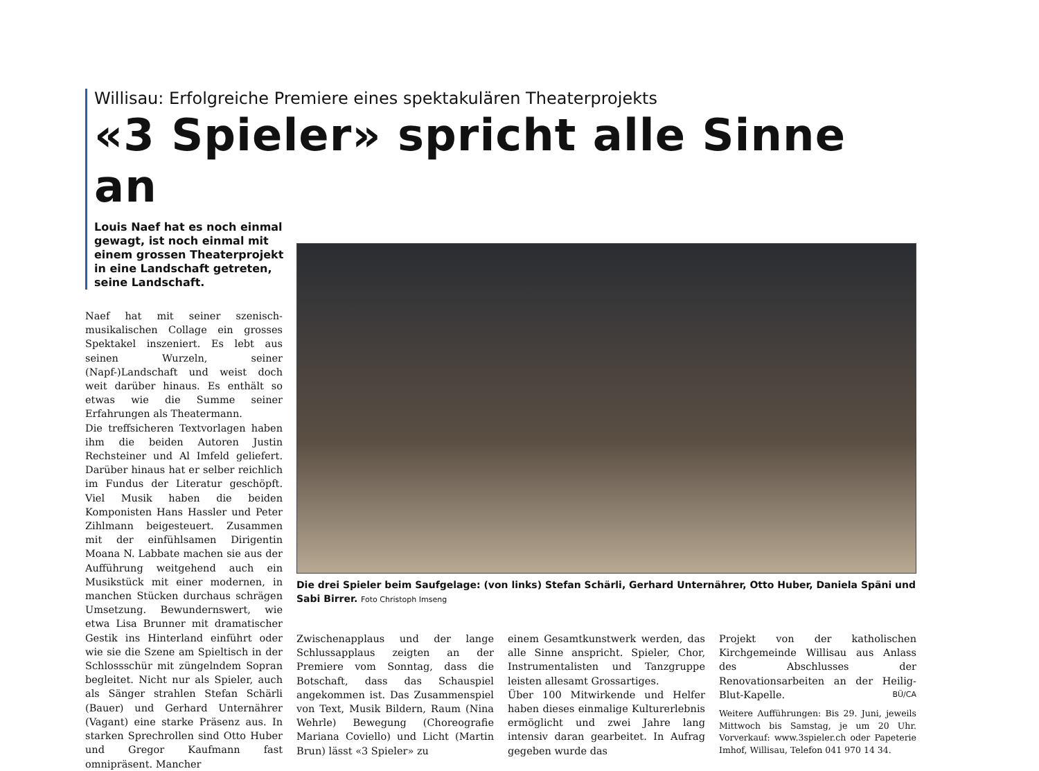Willisau: Erfolgreiche Premiere eines spektakulären Theaterprojekts
«3 Spieler» spricht alle Sinne an
Louis Naef hat es noch einmal gewagt, ist noch einmal mit einem grossen Theaterprojekt in eine Landschaft getreten, seine Landschaft.
Naef hat mit seiner szenisch-musikalischen Collage ein grosses Spektakel inszeniert. Es lebt aus seinen Wurzeln, seiner (Napf-)Landschaft und weist doch weit darüber hinaus. Es enthält so etwas wie die Summe seiner Erfahrungen als Theatermann.
Die treffsicheren Textvorlagen haben ihm die beiden Autoren Justin Rechsteiner und Al Imfeld geliefert. Darüber hinaus hat er selber reichlich im Fundus der Literatur geschöpft. Viel Musik haben die beiden Komponisten Hans Hassler und Peter Zihlmann beigesteuert. Zusammen mit der einfühlsamen Dirigentin Moana N. Labbate machen sie aus der Aufführung weitgehend auch ein Musikstück mit einer modernen, in manchen Stücken durchaus schrägen Umsetzung. Bewundernswert, wie etwa Lisa Brunner mit dramatischer Gestik ins Hinterland einführt oder wie sie die Szene am Spieltisch in der Schlossschür mit züngelndem Sopran begleitet. Nicht nur als Spieler, auch als Sänger strahlen Stefan Schärli (Bauer) und Gerhard Unternährer (Vagant) eine starke Präsenz aus. In starken Sprechrollen sind Otto Huber und Gregor Kaufmann fast omnipräsent. Mancher
Die drei Spieler beim Saufgelage: (von links) Stefan Schärli, Gerhard Unternährer, Otto Huber, Daniela Späni und Sabi Birrer. Foto Christoph Imseng
Zwischenapplaus und der lange Schlussapplaus zeigten an der Premiere vom Sonntag, dass die Botschaft, dass das Schauspiel angekommen ist. Das Zusammenspiel von Text, Musik Bildern, Raum (Nina Wehrle) Bewegung (Choreografie Mariana Coviello) und Licht (Martin Brun) lässt «3 Spieler» zu
einem Gesamtkunstwerk werden, das alle Sinne anspricht. Spieler, Chor, Instrumentalisten und Tanzgruppe leisten allesamt Grossartiges.
Über 100 Mitwirkende und Helfer haben dieses einmalige Kulturerlebnis ermöglicht und zwei Jahre lang intensiv daran gearbeitet. In Aufrag gegeben wurde das
Projekt von der katholischen Kirchgemeinde Willisau aus Anlass des Abschlusses der Renovationsarbeiten an der Heilig-Blut-Kapelle. BÜ/CA
Weitere Aufführungen: Bis 29. Juni, jeweils Mittwoch bis Samstag, je um 20 Uhr. Vorverkauf: www.3spieler.ch oder Papeterie Imhof, Willisau, Telefon 041 970 14 34.